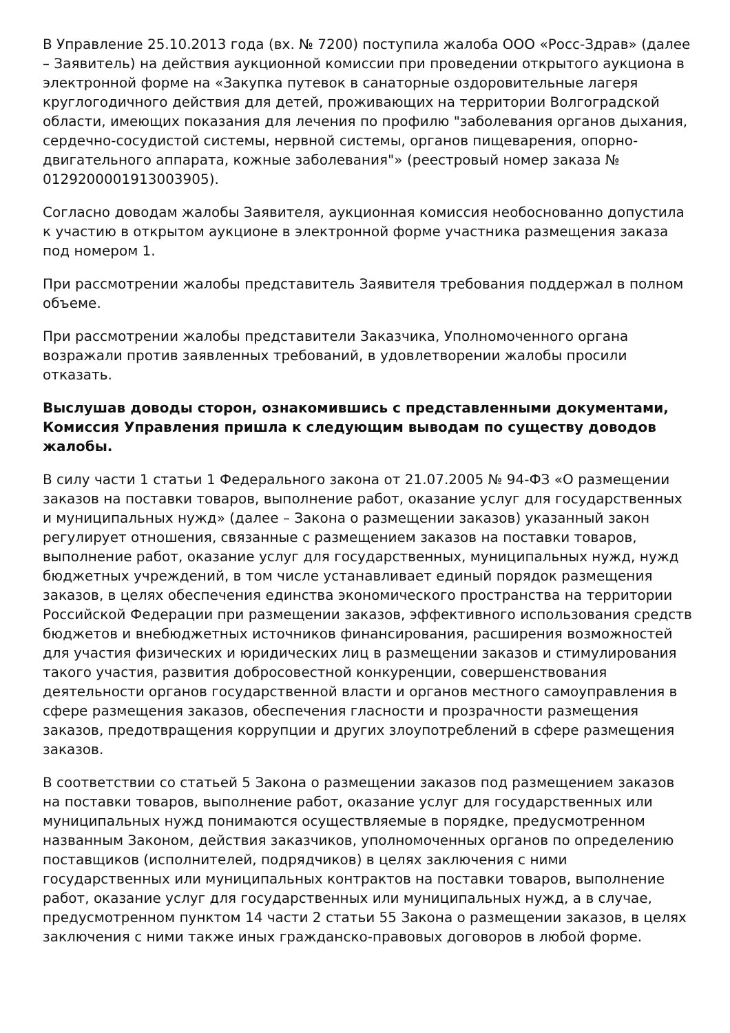В Управление 25.10.2013 года (вх. № 7200) поступила жалоба ООО «Росс-Здрав» (далее – Заявитель) на действия аукционной комиссии при проведении открытого аукциона в электронной форме на «Закупка путевок в санаторные оздоровительные лагеря круглогодичного действия для детей, проживающих на территории Волгоградской области, имеющих показания для лечения по профилю "заболевания органов дыхания, сердечно-сосудистой системы, нервной системы, органов пищеварения, опорно-двигательного аппарата, кожные заболевания"» (реестровый номер заказа № 0129200001913003905).
Согласно доводам жалобы Заявителя, аукционная комиссия необоснованно допустила к участию в открытом аукционе в электронной форме участника размещения заказа под номером 1.
При рассмотрении жалобы представитель Заявителя требования поддержал в полном объеме.
При рассмотрении жалобы представители Заказчика, Уполномоченного органа возражали против заявленных требований, в удовлетворении жалобы просили отказать.
Выслушав доводы сторон, ознакомившись с представленными документами, Комиссия Управления пришла к следующим выводам по существу доводов жалобы.
В силу части 1 статьи 1 Федерального закона от 21.07.2005 № 94-ФЗ «О размещении заказов на поставки товаров, выполнение работ, оказание услуг для государственных и муниципальных нужд» (далее – Закона о размещении заказов) указанный закон регулирует отношения, связанные с размещением заказов на поставки товаров, выполнение работ, оказание услуг для государственных, муниципальных нужд, нужд бюджетных учреждений, в том числе устанавливает единый порядок размещения заказов, в целях обеспечения единства экономического пространства на территории Российской Федерации при размещении заказов, эффективного использования средств бюджетов и внебюджетных источников финансирования, расширения возможностей для участия физических и юридических лиц в размещении заказов и стимулирования такого участия, развития добросовестной конкуренции, совершенствования деятельности органов государственной власти и органов местного самоуправления в сфере размещения заказов, обеспечения гласности и прозрачности размещения заказов, предотвращения коррупции и других злоупотреблений в сфере размещения заказов.
В соответствии со статьей 5 Закона о размещении заказов под размещением заказов на поставки товаров, выполнение работ, оказание услуг для государственных или муниципальных нужд понимаются осуществляемые в порядке, предусмотренном названным Законом, действия заказчиков, уполномоченных органов по определению поставщиков (исполнителей, подрядчиков) в целях заключения с ними государственных или муниципальных контрактов на поставки товаров, выполнение работ, оказание услуг для государственных или муниципальных нужд, а в случае, предусмотренном пунктом 14 части 2 статьи 55 Закона о размещении заказов, в целях заключения с ними также иных гражданско-правовых договоров в любой форме.